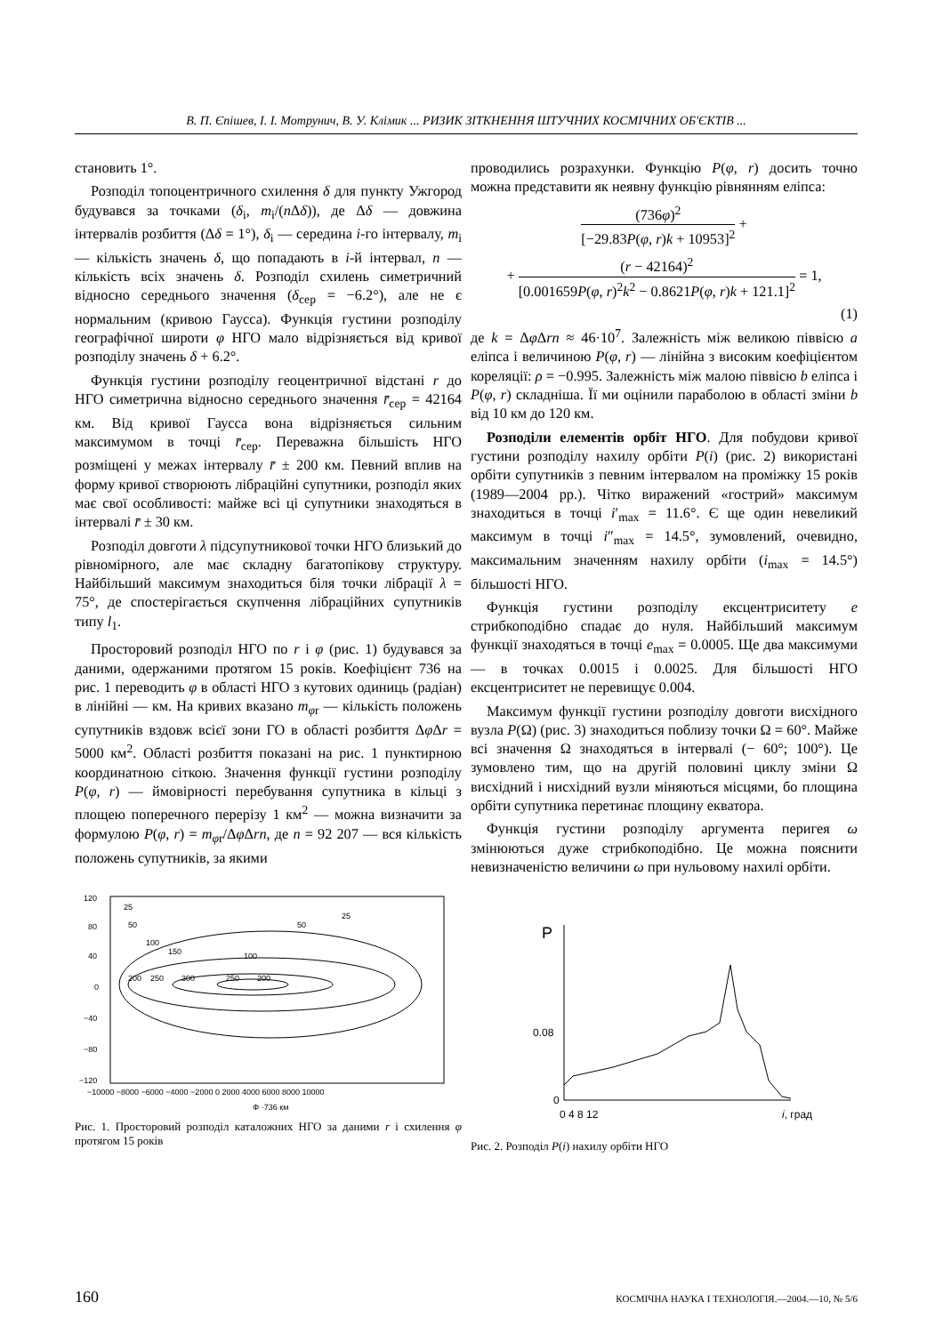В. П. Єпішев, І. І. Мотрунич, В. У. Клімик ... РИЗИК ЗІТКНЕННЯ ШТУЧНИХ КОСМІЧНИХ ОБ'ЄКТІВ ...
становить 1°.
Розподіл топоцентричного схилення δ для пункту Ужгород будувався за точками (δ<sub>i</sub>, m<sub>i</sub>/(n Δδ)), де Δδ — довжина інтервалів розбиття (Δδ = 1°), δ<sub>i</sub> — середина i-го інтервалу, m<sub>i</sub> — кількість значень δ, що попадають в i-й інтервал, n — кількість всіх значень δ. Розподіл схилень симетричний відносно середнього значення (δ<sub>сер</sub> = −6.2°), але не є нормальним (кривою Гаусса). Функція густини розподілу географічної широти φ НГО мало відрізняється від кривої розподілу значень δ + 6.2°.
Функція густини розподілу геоцентричної відстані r до НГО симетрична відносно середнього значення r̄<sub>сер</sub> = 42164 км. Від кривої Гаусса вона відрізняється сильним максимумом в точці r̄<sub>сер</sub>. Переважна більшість НГО розміщені у межах інтервалу r̄ ± 200 км. Певний вплив на форму кривої створюють лібраційні супутники, розподіл яких має свої особливості: майже всі ці супутники знаходяться в інтервалі r̄ ± 30 км.
Розподіл довготи λ підсупутникової точки НГО близький до рівномірного, але має складну багатопікову структуру. Найбільший максимум знаходиться біля точки лібрації λ = 75°, де спостерігається скупчення лібраційних супутників типу l<sub>1</sub>.
Просторовий розподіл НГО по r і φ (рис. 1) будувався за даними, одержаними протягом 15 років. Коефіцієнт 736 на рис. 1 переводить φ в області НГО з кутових одиниць (радіан) в лінійні — км. На кривих вказано m<sub>φr</sub> — кількість положень супутників вздовж всієї зони ГО в області розбиття Δφ Δr = 5000 км<sup>2</sup>. Області розбиття показані на рис. 1 пунктирною координатною сіткою. Значення функції густини розподілу P(φ, r) — ймовірності перебування супутника в кільці з площею поперечного перерізу 1 км<sup>2</sup> — можна визначити за формулою P(φ, r) = m<sub>φr</sub>/Δφ Δrn, де n = 92 207 — вся кількість положень супутників, за якими
120
80
40
0
−40
−80
−120
−10000 −8000 −6000 −4000 −2000 0 2000 4000 6000 8000 10000
Φ ·736 км
200
250
300
250
200
150
100
100
50
50
25
25
Рис. 1. Просторовий розподіл каталожних НГО за даними r і схилення φ протягом 15 років
проводились розрахунки. Функцію P(φ, r) досить точно можна представити як неявну функцію рівнянням еліпса:
(736φ)<sup>2</sup> [−29.83P(φ, r)k + 10953]<sup>2</sup> +
+ (r − 42164)<sup>2</sup> [0.001659P(φ, r)<sup>2</sup>k<sup>2</sup> − 0.8621P(φ, r)k + 121.1]<sup>2</sup> = 1,
(1)
де k = Δφ Δrn ≈ 46·10<sup>7</sup>. Залежність між великою піввісю a еліпса і величиною P(φ, r) — лінійна з високим коефіцієнтом кореляції: ρ = −0.995. Залежність між малою піввісю b еліпса і P(φ, r) складніша. Її ми оцінили параболою в області зміни b від 10 км до 120 км.
Розподіли елементів орбіт НГО. Для побудови кривої густини розподілу нахилу орбіти P(i) (рис. 2) використані орбіти супутників з певним інтервалом на проміжку 15 років (1989—2004 рр.). Чітко виражений «гострий» максимум знаходиться в точці i′<sub>max</sub> = 11.6°. Є ще один невеликий максимум в точці i″<sub>max</sub> = 14.5°, зумовлений, очевидно, максимальним значенням нахилу орбіти (i<sub>max</sub> = 14.5°) більшості НГО.
Функція густини розподілу ексцентриситету e стрибкоподібно спадає до нуля. Найбільший максимум функції знаходяться в точці e<sub>max</sub> = 0.0005. Ще два максимуми — в точках 0.0015 і 0.0025. Для більшості НГО ексцентриситет не перевищує 0.004.
Максимум функції густини розподілу довготи висхідного вузла P(Ω) (рис. 3) знаходиться поблизу точки Ω = 60°. Майже всі значення Ω знаходяться в інтервалі (− 60°; 100°). Це зумовлено тим, що на другій половині циклу зміни Ω висхідний і нисхідний вузли міняються місцями, бо площина орбіти супутника перетинає площину екватора.
Функція густини розподілу аргумента перигея ω змінюються дуже стрибкоподібно. Це можна пояснити невизначеністю величини ω при нульовому нахилі орбіти.
P
0.08
0
0 4 8 12
i, град
Рис. 2. Розподіл P(i) нахилу орбіти НГО
160 КОСМІЧНА НАУКА І ТЕХНОЛОГІЯ.—2004.—10, № 5/6